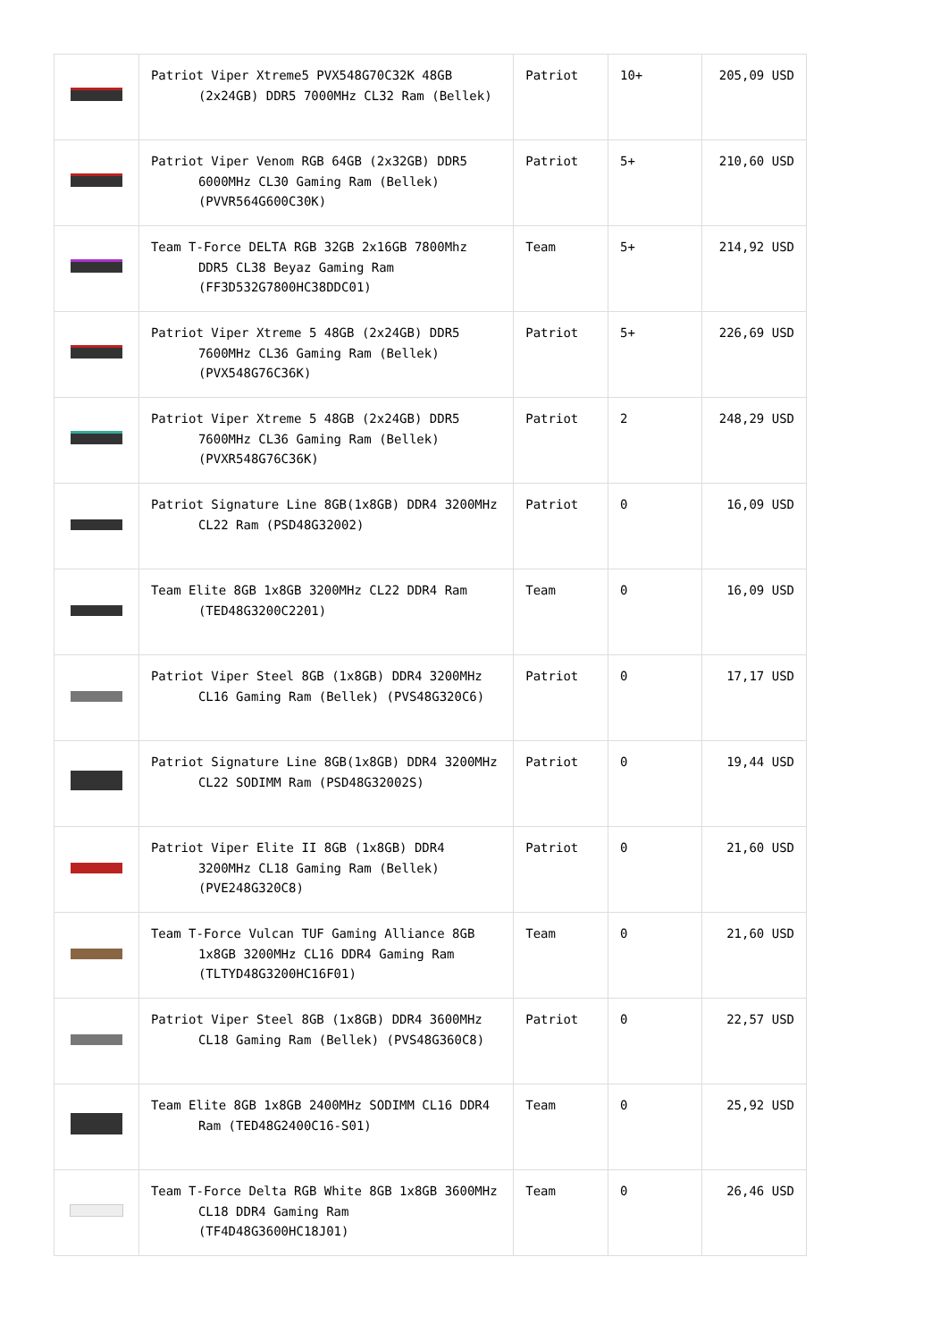| | Patriot Viper Xtreme5 PVX548G70C32K 48GB (2x24GB) DDR5 7000MHz CL32 Ram (Bellek) | Patriot | 10+ | 205,09 USD |
| | Patriot Viper Venom RGB 64GB (2x32GB) DDR5 6000MHz CL30 Gaming Ram (Bellek) (PVVR564G600C30K) | Patriot | 5+ | 210,60 USD |
| | Team T-Force DELTA RGB 32GB 2x16GB 7800Mhz DDR5 CL38 Beyaz Gaming Ram (FF3D532G7800HC38DDC01) | Team | 5+ | 214,92 USD |
| | Patriot Viper Xtreme 5 48GB (2x24GB) DDR5 7600MHz CL36 Gaming Ram (Bellek) (PVX548G76C36K) | Patriot | 5+ | 226,69 USD |
| | Patriot Viper Xtreme 5 48GB (2x24GB) DDR5 7600MHz CL36 Gaming Ram (Bellek) (PVXR548G76C36K) | Patriot | 2 | 248,29 USD |
| | Patriot Signature Line 8GB(1x8GB) DDR4 3200MHz CL22 Ram (PSD48G32002) | Patriot | 0 | 16,09 USD |
| | Team Elite 8GB 1x8GB 3200MHz CL22 DDR4 Ram (TED48G3200C2201) | Team | 0 | 16,09 USD |
| | Patriot Viper Steel 8GB (1x8GB) DDR4 3200MHz CL16 Gaming Ram (Bellek) (PVS48G320C6) | Patriot | 0 | 17,17 USD |
| | Patriot Signature Line 8GB(1x8GB) DDR4 3200MHz CL22 SODIMM Ram (PSD48G32002S) | Patriot | 0 | 19,44 USD |
| | Patriot Viper Elite II 8GB (1x8GB) DDR4 3200MHz CL18 Gaming Ram (Bellek) (PVE248G320C8) | Patriot | 0 | 21,60 USD |
| | Team T-Force Vulcan TUF Gaming Alliance 8GB 1x8GB 3200MHz CL16 DDR4 Gaming Ram (TLTYD48G3200HC16F01) | Team | 0 | 21,60 USD |
| | Patriot Viper Steel 8GB (1x8GB) DDR4 3600MHz CL18 Gaming Ram (Bellek) (PVS48G360C8) | Patriot | 0 | 22,57 USD |
| | Team Elite 8GB 1x8GB 2400MHz SODIMM CL16 DDR4 Ram (TED48G2400C16-S01) | Team | 0 | 25,92 USD |
| | Team T-Force Delta RGB White 8GB 1x8GB 3600MHz CL18 DDR4 Gaming Ram (TF4D48G3600HC18J01) | Team | 0 | 26,46 USD |